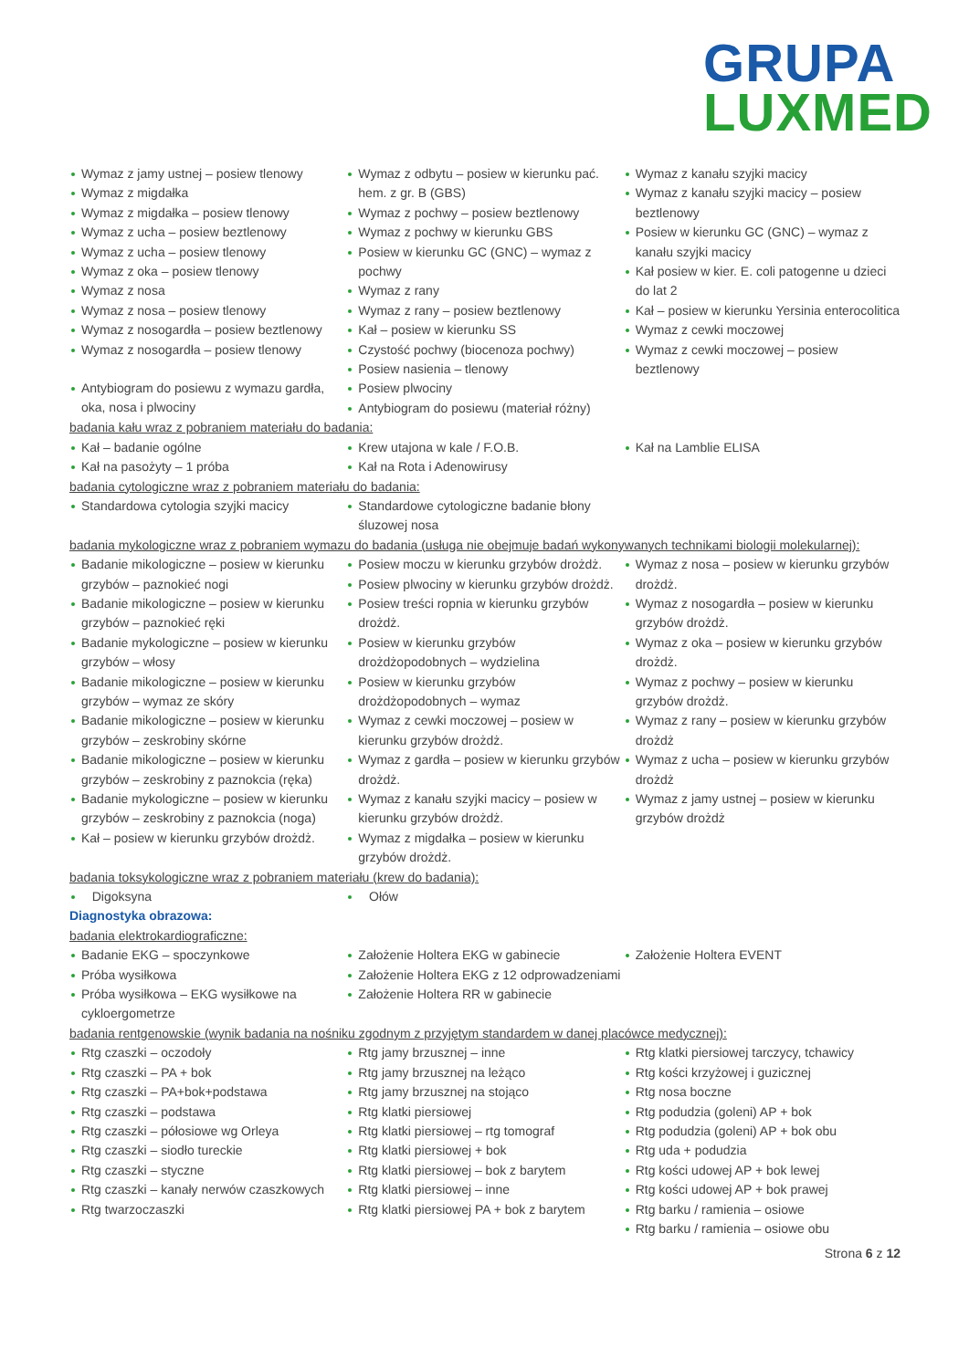GRUPA
LUXMED
Wymaz z jamy ustnej – posiew tlenowy
Wymaz z migdałka
Wymaz z migdałka – posiew tlenowy
Wymaz z ucha – posiew beztlenowy
Wymaz z ucha – posiew tlenowy
Wymaz z oka – posiew tlenowy
Wymaz z nosa
Wymaz z nosa – posiew tlenowy
Wymaz z nosogardła – posiew beztlenowy
Wymaz z nosogardła – posiew tlenowy
Antybiogram do posiewu z wymazu gardła, oka, nosa i plwociny
Wymaz z odbytu – posiew w kierunku pać. hem. z gr. B (GBS)
Wymaz z pochwy – posiew beztlenowy
Wymaz z pochwy w kierunku GBS
Posiew w kierunku GC (GNC) – wymaz z pochwy
Wymaz z rany
Wymaz z rany – posiew beztlenowy
Kał – posiew w kierunku SS
Czystość pochwy (biocenoza pochwy)
Posiew nasienia – tlenowy
Posiew plwociny
Antybiogram do posiewu (materiał różny)
Wymaz z kanału szyjki macicy
Wymaz z kanału szyjki macicy – posiew beztlenowy
Posiew w kierunku GC (GNC) – wymaz z kanału szyjki macicy
Kał posiew w kier. E. coli patogenne u dzieci do lat 2
Kał – posiew w kierunku Yersinia enterocolitica
Wymaz z cewki moczowej
Wymaz z cewki moczowej – posiew beztlenowy
badania kału wraz z pobraniem materiału do badania:
Kał – badanie ogólne
Kał na pasożyty – 1 próba
Krew utajona w kale / F.O.B.
Kał na Rota i Adenowirusy
Kał na Lamblie ELISA
badania cytologiczne wraz z pobraniem materiału do badania:
Standardowa cytologia szyjki macicy Standardowe cytologiczne badanie błony śluzowej nosa
badania mykologiczne wraz z pobraniem wymazu do badania (usługa nie obejmuje badań wykonywanych technikami biologii molekularnej):
Badanie mikologiczne – posiew w kierunku grzybów – paznokieć nogi
Badanie mikologiczne – posiew w kierunku grzybów – paznokieć ręki
Badanie mykologiczne – posiew w kierunku grzybów – włosy
Badanie mikologiczne – posiew w kierunku grzybów – wymaz ze skóry
Badanie mikologiczne – posiew w kierunku grzybów – zeskrobiny skórne
Badanie mikologiczne – posiew w kierunku grzybów – zeskrobiny z paznokcia (ręka)
Badanie mykologiczne – posiew w kierunku grzybów – zeskrobiny z paznokcia (noga)
Kał – posiew w kierunku grzybów drożdż.
Posiew moczu w kierunku grzybów drożdż.
Posiew plwociny w kierunku grzybów drożdż.
Posiew treści ropnia w kierunku grzybów drożdż.
Posiew w kierunku grzybów drożdżopodobnych – wydzielina
Posiew w kierunku grzybów drożdżopodobnych – wymaz
Wymaz z cewki moczowej – posiew w kierunku grzybów drożdż.
Wymaz z gardła – posiew w kierunku grzybów drożdż.
Wymaz z kanału szyjki macicy – posiew w kierunku grzybów drożdż.
Wymaz z migdałka – posiew w kierunku grzybów drożdż.
Wymaz z nosa – posiew w kierunku grzybów drożdż.
Wymaz z nosogardła – posiew w kierunku grzybów drożdż.
Wymaz z oka – posiew w kierunku grzybów drożdż.
Wymaz z pochwy – posiew w kierunku grzybów drożdż.
Wymaz z rany – posiew w kierunku grzybów drożdż
Wymaz z ucha – posiew w kierunku grzybów drożdż
Wymaz z jamy ustnej – posiew w kierunku grzybów drożdż
badania toksykologiczne wraz z pobraniem materiału (krew do badania):
Digoksyna Ołów
Diagnostyka obrazowa:
badania elektrokardiograficzne:
Badanie EKG – spoczynkowe
Próba wysiłkowa
Próba wysiłkowa – EKG wysiłkowe na cykloergometrze
Założenie Holtera EKG w gabinecie
Założenie Holtera EKG z 12 odprowadzeniami
Założenie Holtera RR w gabinecie
Założenie Holtera EVENT
badania rentgenowskie (wynik badania na nośniku zgodnym z przyjętym standardem w danej placówce medycznej):
Rtg czaszki – oczodoły
Rtg czaszki – PA + bok
Rtg czaszki – PA+bok+podstawa
Rtg czaszki – podstawa
Rtg czaszki – półosiowe wg Orleya
Rtg czaszki – siodło tureckie
Rtg czaszki – styczne
Rtg czaszki – kanały nerwów czaszkowych
Rtg twarzoczaszki
Rtg jamy brzusznej – inne
Rtg jamy brzusznej na leżąco
Rtg jamy brzusznej na stojąco
Rtg klatki piersiowej
Rtg klatki piersiowej – rtg tomograf
Rtg klatki piersiowej + bok
Rtg klatki piersiowej – bok z barytem
Rtg klatki piersiowej – inne
Rtg klatki piersiowej PA + bok z barytem
Rtg klatki piersiowej tarczycy, tchawicy
Rtg kości krzyżowej i guzicznej
Rtg nosa boczne
Rtg podudzia (goleni) AP + bok
Rtg podudzia (goleni) AP + bok obu
Rtg uda + podudzia
Rtg kości udowej AP + bok lewej
Rtg kości udowej AP + bok prawej
Rtg barku / ramienia – osiowe
Rtg barku / ramienia – osiowe obu
Strona 6 z 12